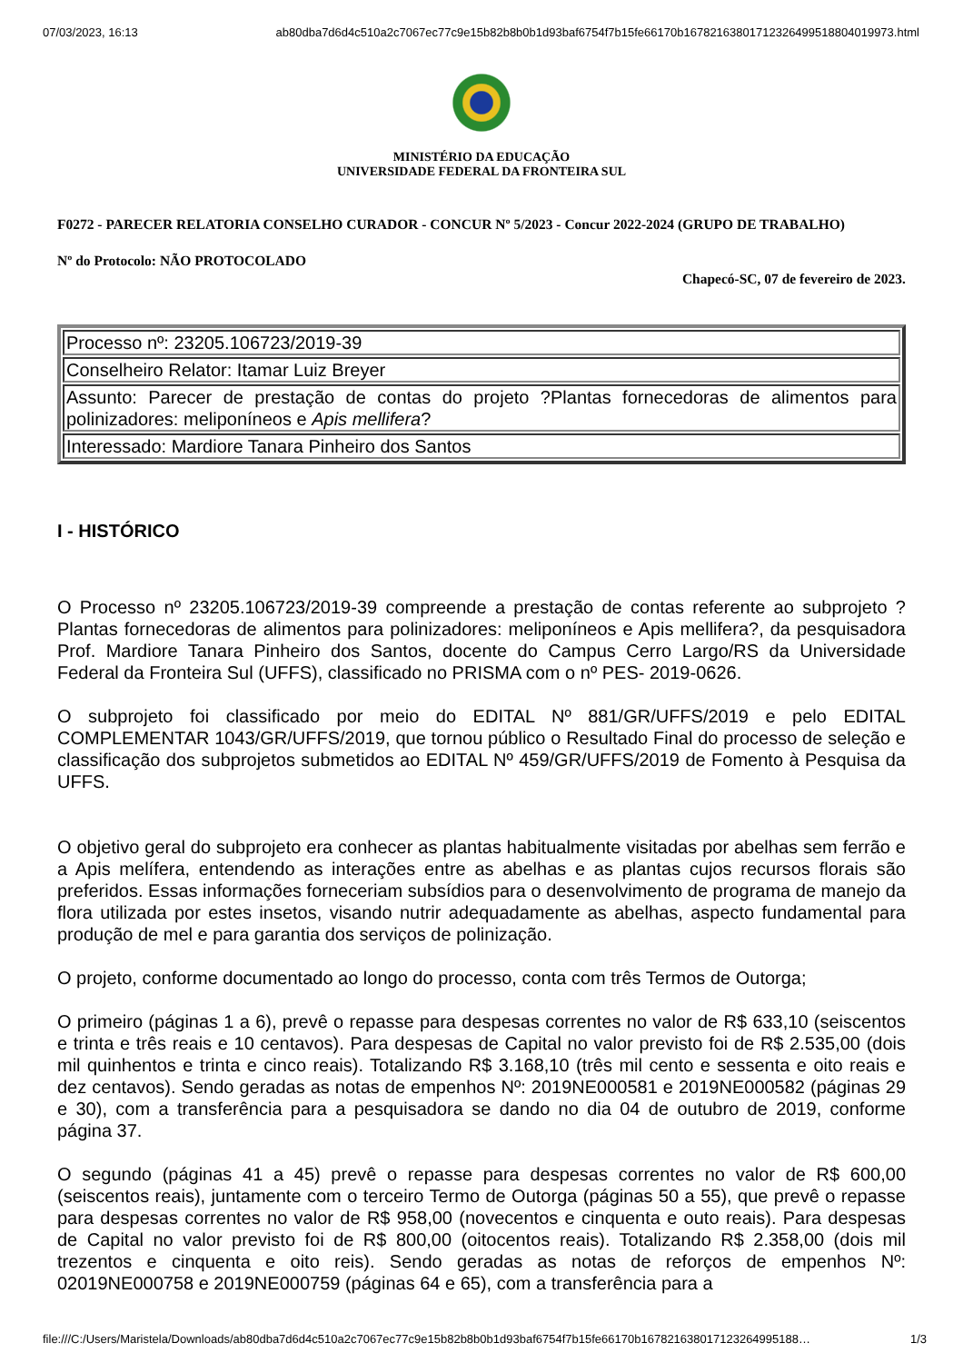07/03/2023, 16:13 ab80dba7d6d4c510a2c7067ec77c9e15b82b8b0b1d93baf6754f7b15fe66170b16782163801712326499518804019973.html
MINISTÉRIO DA EDUCAÇÃO
UNIVERSIDADE FEDERAL DA FRONTEIRA SUL
F0272 - PARECER RELATORIA CONSELHO CURADOR - CONCUR Nº 5/2023 - Concur 2022-2024 (GRUPO DE TRABALHO)
Nº do Protocolo: NÃO PROTOCOLADO
Chapecó-SC, 07 de fevereiro de 2023.
| Processo nº: 23205.106723/2019-39 |
| Conselheiro Relator: Itamar Luiz Breyer |
| Assunto: Parecer de prestação de contas do projeto ?Plantas fornecedoras de alimentos para polinizadores: meliponíneos e Apis mellifera ? |
| Interessado: Mardiore Tanara Pinheiro dos Santos |
I - HISTÓRICO
O Processo nº 23205.106723/2019-39 compreende a prestação de contas referente ao subprojeto ?Plantas fornecedoras de alimentos para polinizadores: meliponíneos e Apis mellifera?, da pesquisadora Prof. Mardiore Tanara Pinheiro dos Santos, docente do Campus Cerro Largo/RS da Universidade Federal da Fronteira Sul (UFFS), classificado no PRISMA com o nº PES- 2019-0626.
O subprojeto foi classificado por meio do EDITAL Nº 881/GR/UFFS/2019 e pelo EDITAL COMPLEMENTAR 1043/GR/UFFS/2019, que tornou público o Resultado Final do processo de seleção e classificação dos subprojetos submetidos ao EDITAL Nº 459/GR/UFFS/2019 de Fomento à Pesquisa da UFFS.
O objetivo geral do subprojeto era conhecer as plantas habitualmente visitadas por abelhas sem ferrão e a Apis melífera, entendendo as interações entre as abelhas e as plantas cujos recursos florais são preferidos. Essas informações forneceriam subsídios para o desenvolvimento de programa de manejo da flora utilizada por estes insetos, visando nutrir adequadamente as abelhas, aspecto fundamental para produção de mel e para garantia dos serviços de polinização.
O projeto, conforme documentado ao longo do processo, conta com três Termos de Outorga;
O primeiro (páginas 1 a 6), prevê o repasse para despesas correntes no valor de R$ 633,10 (seiscentos e trinta e três reais e 10 centavos). Para despesas de Capital no valor previsto foi de R$ 2.535,00 (dois mil quinhentos e trinta e cinco reais). Totalizando R$ 3.168,10 (três mil cento e sessenta e oito reais e dez centavos). Sendo geradas as notas de empenhos Nº: 2019NE000581 e 2019NE000582 (páginas 29 e 30), com a transferência para a pesquisadora se dando no dia 04 de outubro de 2019, conforme página 37.
O segundo (páginas 41 a 45) prevê o repasse para despesas correntes no valor de R$ 600,00 (seiscentos reais), juntamente com o terceiro Termo de Outorga (páginas 50 a 55), que prevê o repasse para despesas correntes no valor de R$ 958,00 (novecentos e cinquenta e outo reais). Para despesas de Capital no valor previsto foi de R$ 800,00 (oitocentos reais). Totalizando R$ 2.358,00 (dois mil trezentos e cinquenta e oito reis). Sendo geradas as notas de reforços de empenhos Nº: 02019NE000758 e 2019NE000759 (páginas 64 e 65), com a transferência para a
file:///C:/Users/Maristela/Downloads/ab80dba7d6d4c510a2c7067ec77c9e15b82b8b0b1d93baf6754f7b15fe66170b167821638017123264995188… 1/3